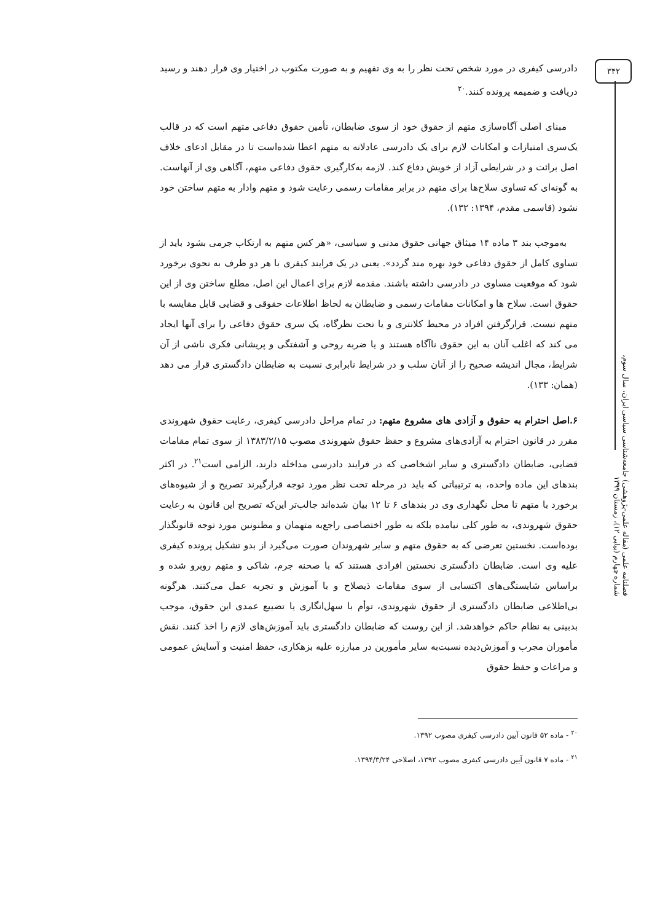۳۴۲
فصلنامه علمی (مقاله علمی-پژوهشی) جامعه‌شناسی سیاسی ایران، سال سوم، شماره چهارم (پیاپی ۱۲)، زمستان ۱۳۹۹
دادرسی کیفری در مورد شخص تحت نظر را به وی تفهیم و به صورت مکتوب در اختیار وی قرار دهند و رسید دریافت و ضمیمه پرونده کنند.<sup>۲۰</sup>
مبنای اصلی آگاه‌سازی متهم از حقوق خود از سوی ضابطان، تأمین حقوق دفاعی متهم است که در قالب یک‌سری امتیازات و امکانات لازم برای یک دادرسی عادلانه به متهم اعطا شده‌است تا در مقابل ادعای خلاف اصل برائت و در شرایطی آزاد از خویش دفاع کند. لازمه به‌کارگیری حقوق دفاعی متهم، آگاهی وی از آنهاست. به گونه‌ای که تساوی سلاح‌ها برای متهم در برابر مقامات رسمی رعایت شود و متهم وادار به متهم ساختن خود نشود (قاسمی مقدم، ۱۳۹۴: ۱۳۲).
به‌موجب بند ۳ ماده ۱۴ میثاق جهانی حقوق مدنی و سیاسی، «هر کس متهم به ارتکاب جرمی بشود باید از تساوی کامل از حقوق دفاعی خود بهره مند گردد». یعنی در یک فرایند کیفری با هر دو طرف به نحوی برخورد شود که موقعیت مساوی در دادرسی داشته باشند. مقدمه لازم برای اعمال این اصل، مطلع ساختن وی از این حقوق است. سلاح ها و امکانات مقامات رسمی و ضابطان به لحاظ اطلاعات حقوقی و قضایی قابل مقایسه با متهم نیست. قرارگرفتن افراد در محیط کلانتری و یا تحت نظرگاه، یک سری حقوق دفاعی را برای آنها ایجاد می کند که اغلب آنان به این حقوق ناآگاه هستند و یا ضربه روحی و آشفتگی و پریشانی فکری ناشی از آن شرایط، مجال اندیشه صحیح را از آنان سلب و در شرایط نابرابری نسبت به ضابطان دادگستری قرار می دهد (همان: ۱۳۳).
۶.اصل احترام به حقوق و آزادی های مشروع متهم: در تمام مراحل دادرسی کیفری، رعایت حقوق شهروندی مقرر در قانون احترام به آزادی‌های مشروع و حفظ حقوق شهروندی مصوب ۱۳۸۳/۲/۱۵ از سوی تمام مقامات قضایی، ضابطان دادگستری و سایر اشخاصی که در فرایند دادرسی مداخله دارند، الزامی است<sup>۲۱</sup>. در اکثر بندهای این ماده واحده، به ترتیباتی که باید در مرحله تحت نظر مورد توجه قرارگیرند تصریح و از شیوه‌های برخورد با متهم تا محل نگهداری وی در بندهای ۶ تا ۱۲ بیان شده‌اند جالب‌تر این‌که تصریح این قانون به رعایت حقوق شهروندی، به طور کلی نیامده بلکه به طور اختصاصی راجع‌به متهمان و مظنونین مورد توجه قانونگذار بوده‌است. نخستین تعرضی که به حقوق متهم و سایر شهروندان صورت می‌گیرد از بدو تشکیل پرونده کیفری علیه وی است. ضابطان دادگستری نخستین افرادی هستند که با صحنه جرم، شاکی و متهم روبرو شده و براساس شایستگی‌های اکتسابی از سوی مقامات ذیصلاح و با آموزش و تجربه عمل می‌کنند. هرگونه بی‌اطلاعی ضابطان دادگستری از حقوق شهروندی، توأم با سهل‌انگاری یا تضییع عمدی این حقوق، موجب بدبینی به نظام حاکم خواهدشد. از این روست که ضابطان دادگستری باید آموزش‌های لازم را اخذ کنند. نقش مأموران مجرب و آموزش‌دیده نسبت‌به سایر مأمورین در مبارزه علیه بزهکاری، حفظ امنیت و آسایش عمومی و مراعات و حفظ حقوق
<sup>۲۰</sup> - ماده ۵۲ قانون آیین دادرسی کیفری مصوب ۱۳۹۲.
<sup>۲۱</sup> - ماده ۷ قانون آیین دادرسی کیفری مصوب ۱۳۹۲، اصلاحی ۱۳۹۴/۳/۲۴.